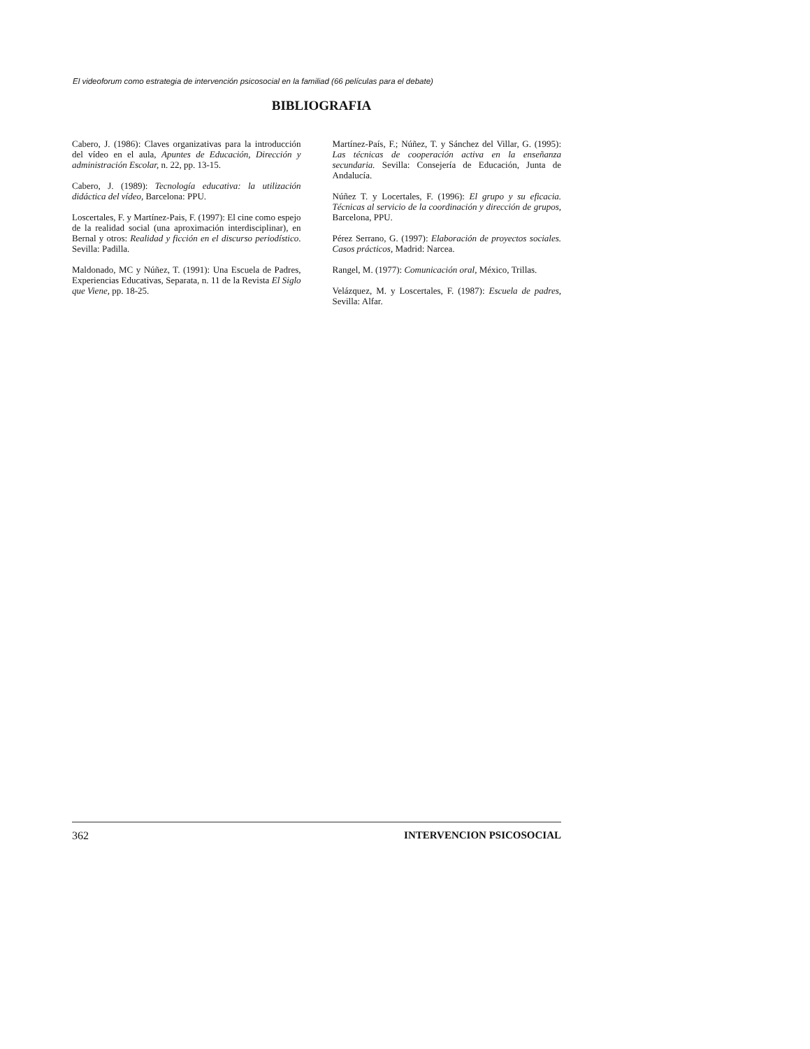El videoforum como estrategia de intervención psicosocial en la familiad (66 películas para el debate)
BIBLIOGRAFIA
Cabero, J. (1986): Claves organizativas para la introducción del vídeo en el aula, Apuntes de Educación, Dirección y administración Escolar, n. 22, pp. 13-15.
Cabero, J. (1989): Tecnología educativa: la utilización didáctica del vídeo, Barcelona: PPU.
Loscertales, F. y Martínez-Pais, F. (1997): El cine como espejo de la realidad social (una aproximación interdisciplinar), en Bernal y otros: Realidad y ficción en el discurso periodístico. Sevilla: Padilla.
Maldonado, MC y Núñez, T. (1991): Una Escuela de Padres, Experiencias Educativas, Separata, n. 11 de la Revista El Siglo que Viene, pp. 18-25.
Martínez-País, F.; Núñez, T. y Sánchez del Villar, G. (1995): Las técnicas de cooperación activa en la enseñanza secundaria. Sevilla: Consejería de Educación, Junta de Andalucía.
Núñez T. y Locertales, F. (1996): El grupo y su eficacia. Técnicas al servicio de la coordinación y dirección de grupos, Barcelona, PPU.
Pérez Serrano, G. (1997): Elaboración de proyectos sociales. Casos prácticos, Madrid: Narcea.
Rangel, M. (1977): Comunicación oral, México, Trillas.
Velázquez, M. y Loscertales, F. (1987): Escuela de padres, Sevilla: Alfar.
362 INTERVENCION PSICOSOCIAL